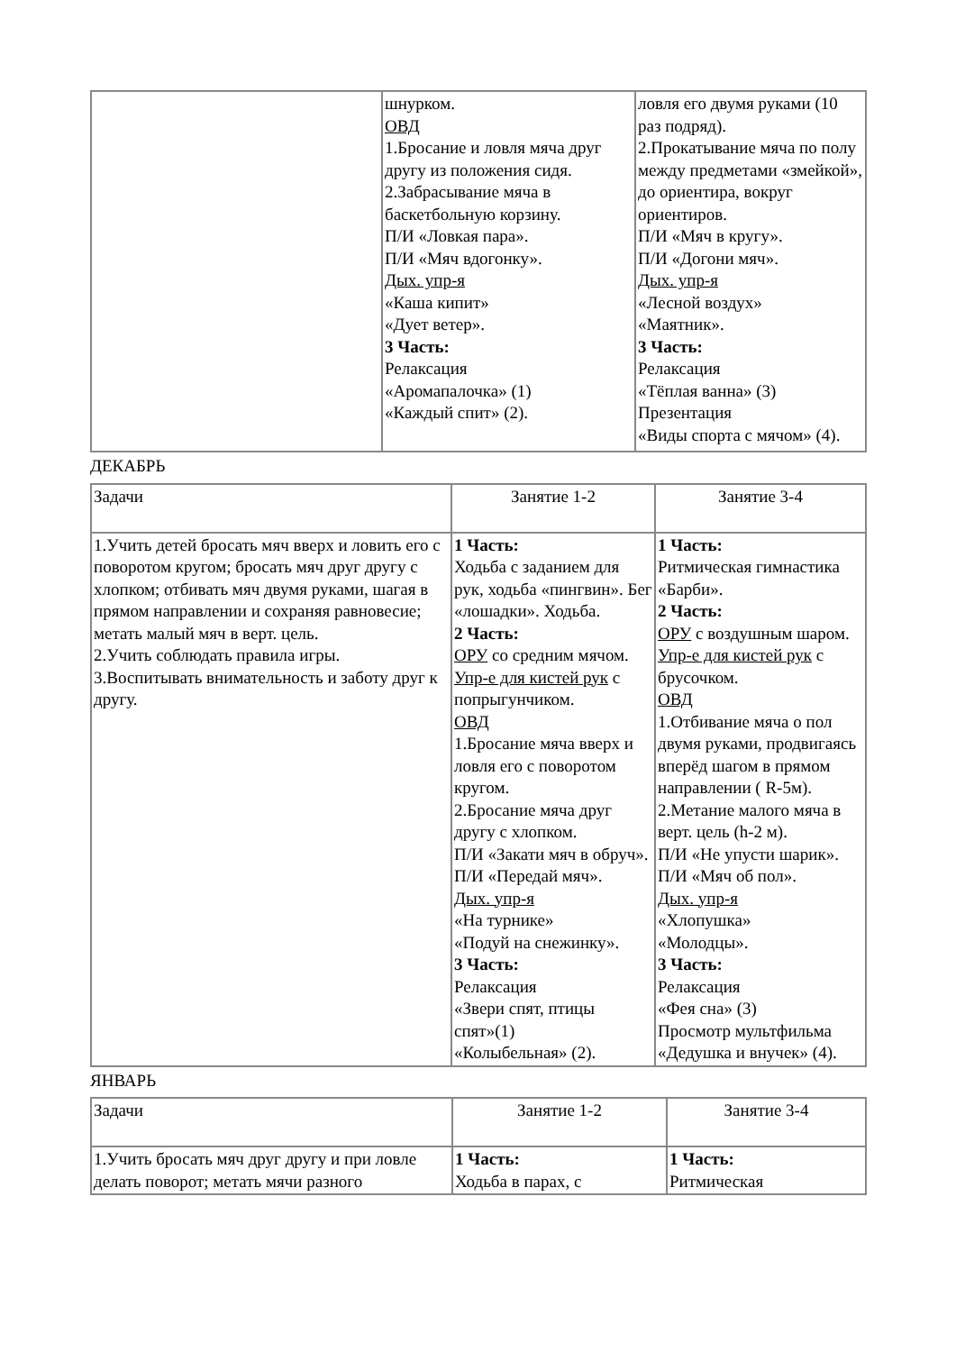| | шнурком. ОВД 1.Бросание и ловля мяча друг другу из положения сидя. 2.Забрасывание мяча в баскетбольную корзину. П/И «Ловкая пара». П/И «Мяч вдогонку». Дых. упр-я «Каша кипит» «Дует ветер». 3 Часть: Релаксация «Аромапалочка» (1) «Каждый спит» (2). | ловля его двумя руками (10 раз подряд). 2.Прокатывание мяча по полу между предметами «змейкой», до ориентира, вокруг ориентиров. П/И «Мяч в кругу». П/И «Догони мяч». Дых. упр-я «Лесной воздух» «Маятник». 3 Часть: Релаксация «Тёплая ванна» (3) Презентация «Виды спорта с мячом» (4). |
ДЕКАБРЬ
| Задачи | Занятие 1-2 | Занятие 3-4 |
| --- | --- | --- |
| 1.Учить детей бросать мяч вверх и ловить его с поворотом кругом; бросать мяч друг другу с хлопком; отбивать мяч двумя руками, шагая в прямом направлении и сохраняя равновесие; метать малый мяч в верт. цель. 2.Учить соблюдать правила игры. 3.Воспитывать внимательность и заботу друг к другу. | 1 Часть: Ходьба с заданием для рук, ходьба «пингвин». Бег «лошадки». Ходьба. 2 Часть: ОРУ со средним мячом. Упр-е для кистей рук с попрыгунчиком. ОВД 1.Бросание мяча вверх и ловля его с поворотом кругом. 2.Бросание мяча друг другу с хлопком. П/И «Закати мяч в обруч». П/И «Передай мяч». Дых. упр-я «На турнике» «Подуй на снежинку». 3 Часть: Релаксация «Звери спят, птицы спят»(1) «Колыбельная» (2). | 1 Часть: Ритмическая гимнастика «Барби». 2 Часть: ОРУ с воздушным шаром. Упр-е для кистей рук с брусочком. ОВД 1.Отбивание мяча о пол двумя руками, продвигаясь вперёд шагом в прямом направлении ( R-5м). 2.Метание малого мяча в верт. цель (h-2 м). П/И «Не упусти шарик». П/И «Мяч об пол». Дых. упр-я «Хлопушка» «Молодцы». 3 Часть: Релаксация «Фея сна» (3) Просмотр мультфильма «Дедушка и внучек» (4). |
ЯНВАРЬ
| Задачи | Занятие 1-2 | Занятие 3-4 |
| --- | --- | --- |
| 1.Учить бросать мяч друг другу и при ловле делать поворот; метать мячи разного | 1 Часть: Ходьба в парах, с | 1 Часть: Ритмическая |